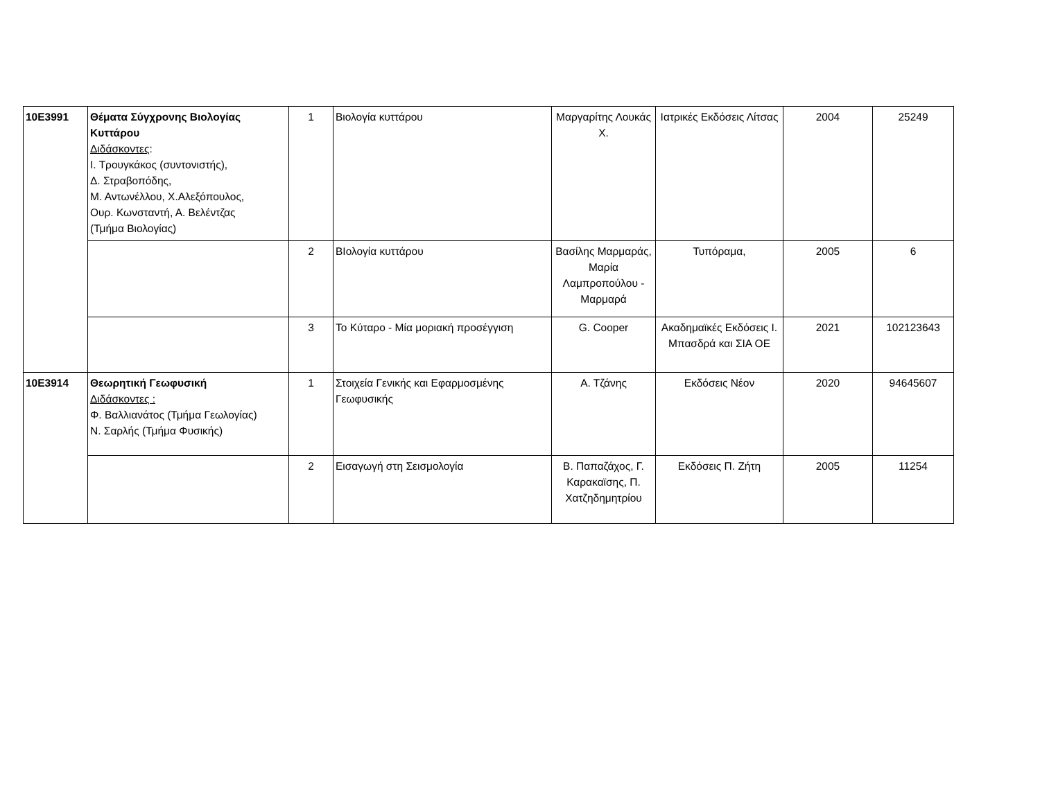| 10Ε3991 | Θέματα Σύγχρονης Βιολογίας Κυττάρου Διδάσκοντες : Ι. Τρουγκάκος (συντονιστής), Δ. Στραβοπόδης, Μ. Αντωνέλλου, Χ.Αλεξόπουλος, Ουρ. Κωνσταντή, Α. Βελέντζας (Τμήμα Βιολογίας) | 1 | Βιολογία κυττάρου | Μαργαρίτης Λουκάς Χ. | Ιατρικές Εκδόσεις Λίτσας | 2004 | 25249 |
| | | 2 | ΒΙολογία κυττάρου | Βασίλης Μαρμαράς, Μαρία Λαμπροπούλου - Μαρμαρά | Τυπόραμα, | 2005 | 6 |
| | | 3 | Το Κύταρο - Μία μοριακή προσέγγιση | G. Cooper | Ακαδημαϊκές Εκδόσεις Ι. Μπασδρά και ΣΙΑ ΟΕ | 2021 | 102123643 |
| 10Ε3914 | Θεωρητική Γεωφυσική Διδάσκοντες : Φ. Βαλλιανάτος (Τμήμα Γεωλογίας) Ν. Σαρλής (Τμήμα Φυσικής) | 1 | Στοιχεία Γενικής και Εφαρμοσμένης Γεωφυσικής | Α. Τζάνης | Εκδόσεις Νέον | 2020 | 94645607 |
| | | 2 | Εισαγωγή στη Σεισμολογία | Β. Παπαζάχος, Γ. Καρακαϊσης, Π. Χατζηδημητρίου | Εκδόσεις Π. Ζήτη | 2005 | 11254 |